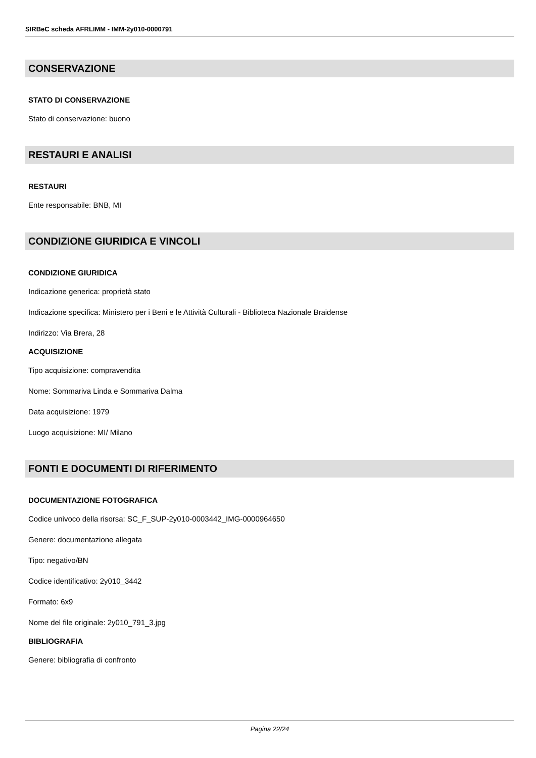SIRBeC scheda AFRLIMM - IMM-2y010-0000791
CONSERVAZIONE
STATO DI CONSERVAZIONE
Stato di conservazione: buono
RESTAURI E ANALISI
RESTAURI
Ente responsabile: BNB, MI
CONDIZIONE GIURIDICA E VINCOLI
CONDIZIONE GIURIDICA
Indicazione generica: proprietà stato
Indicazione specifica: Ministero per i Beni e le Attività Culturali - Biblioteca Nazionale Braidense
Indirizzo: Via Brera, 28
ACQUISIZIONE
Tipo acquisizione: compravendita
Nome: Sommariva Linda e Sommariva Dalma
Data acquisizione: 1979
Luogo acquisizione: MI/ Milano
FONTI E DOCUMENTI DI RIFERIMENTO
DOCUMENTAZIONE FOTOGRAFICA
Codice univoco della risorsa: SC_F_SUP-2y010-0003442_IMG-0000964650
Genere: documentazione allegata
Tipo: negativo/BN
Codice identificativo: 2y010_3442
Formato: 6x9
Nome del file originale: 2y010_791_3.jpg
BIBLIOGRAFIA
Genere: bibliografia di confronto
Pagina 22/24